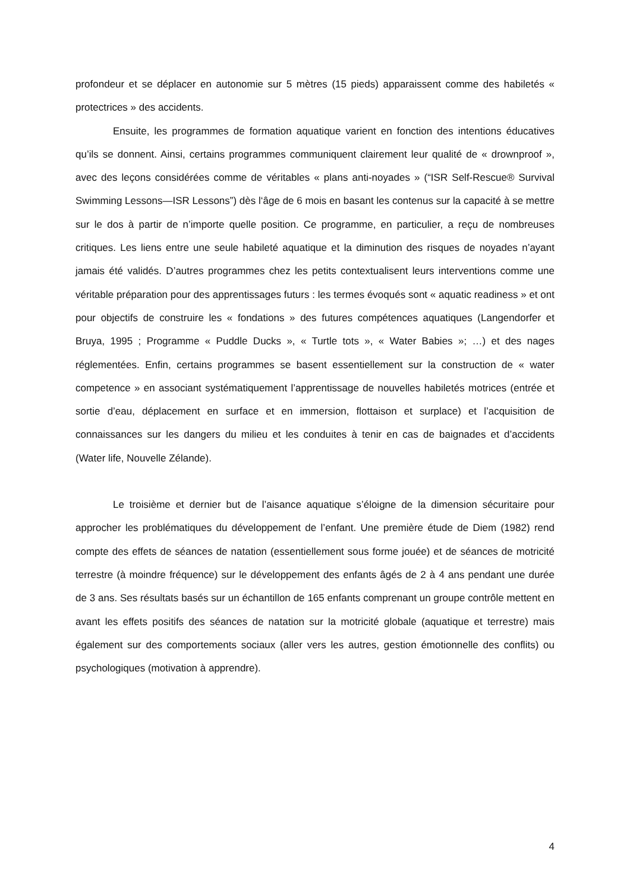profondeur et se déplacer en autonomie sur 5 mètres (15 pieds) apparaissent comme des habiletés « protectrices » des accidents.
Ensuite, les programmes de formation aquatique varient en fonction des intentions éducatives qu’ils se donnent. Ainsi, certains programmes communiquent clairement leur qualité de « drownproof », avec des leçons considérées comme de véritables « plans anti-noyades » (“ISR Self-Rescue® Survival Swimming Lessons—ISR Lessons”) dès l‘âge de 6 mois en basant les contenus sur la capacité à se mettre sur le dos à partir de n’importe quelle position. Ce programme, en particulier, a reçu de nombreuses critiques. Les liens entre une seule habileté aquatique et la diminution des risques de noyades n’ayant jamais été validés. D’autres programmes chez les petits contextualisent leurs interventions comme une véritable préparation pour des apprentissages futurs : les termes évoqués sont « aquatic readiness » et ont pour objectifs de construire les « fondations » des futures compétences aquatiques (Langendorfer et Bruya, 1995 ; Programme « Puddle Ducks », « Turtle tots », « Water Babies »; …) et des nages réglementées. Enfin, certains programmes se basent essentiellement sur la construction de « water competence » en associant systématiquement l’apprentissage de nouvelles habiletés motrices (entrée et sortie d’eau, déplacement en surface et en immersion, flottaison et surplace) et l’acquisition de connaissances sur les dangers du milieu et les conduites à tenir en cas de baignades et d’accidents (Water life, Nouvelle Zélande).
Le troisième et dernier but de l’aisance aquatique s’éloigne de la dimension sécuritaire pour approcher les problématiques du développement de l’enfant. Une première étude de Diem (1982) rend compte des effets de séances de natation (essentiellement sous forme jouée) et de séances de motricité terrestre (à moindre fréquence) sur le développement des enfants âgés de 2 à 4 ans pendant une durée de 3 ans. Ses résultats basés sur un échantillon de 165 enfants comprenant un groupe contrôle mettent en avant les effets positifs des séances de natation sur la motricité globale (aquatique et terrestre) mais également sur des comportements sociaux (aller vers les autres, gestion émotionnelle des conflits) ou psychologiques (motivation à apprendre).
4